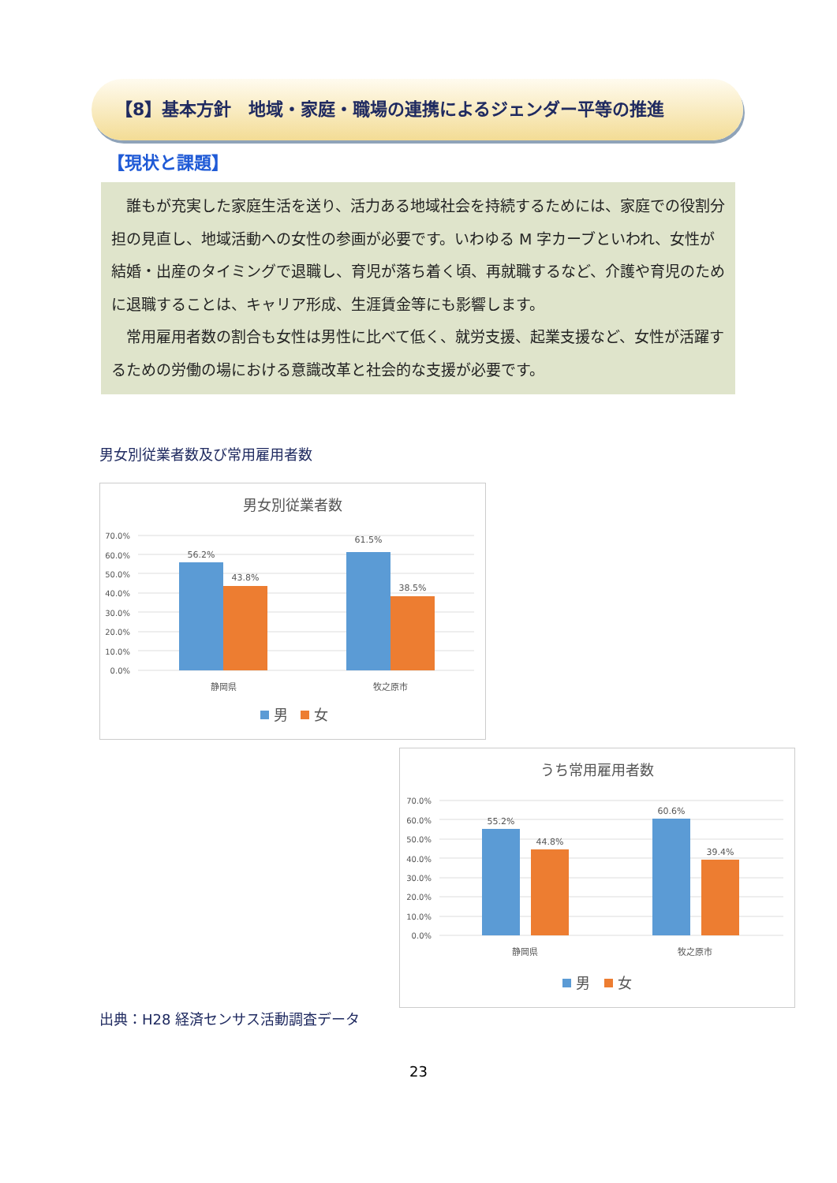【8】基本方針　地域・家庭・職場の連携によるジェンダー平等の推進
【現状と課題】
誰もが充実した家庭生活を送り、活力ある地域社会を持続するためには、家庭での役割分担の見直し、地域活動への女性の参画が必要です。いわゆる M 字カーブといわれ、女性が結婚・出産のタイミングで退職し、育児が落ち着く頃、再就職するなど、介護や育児のために退職することは、キャリア形成、生涯賃金等にも影響します。
常用雇用者数の割合も女性は男性に比べて低く、就労支援、起業支援など、女性が活躍するための労働の場における意識改革と社会的な支援が必要です。
男女別従業者数及び常用雇用者数
男女別従業者数
70.0%
60.0%
50.0%
40.0%
30.0%
20.0%
10.0%
0.0%
56.2%
43.8%
61.5%
38.5%
静岡県
牧之原市
男
女
うち常用雇用者数
70.0%
60.0%
50.0%
40.0%
30.0%
20.0%
10.0%
0.0%
55.2%
44.8%
60.6%
39.4%
静岡県
牧之原市
男
女
出典：H28 経済センサス活動調査データ
23